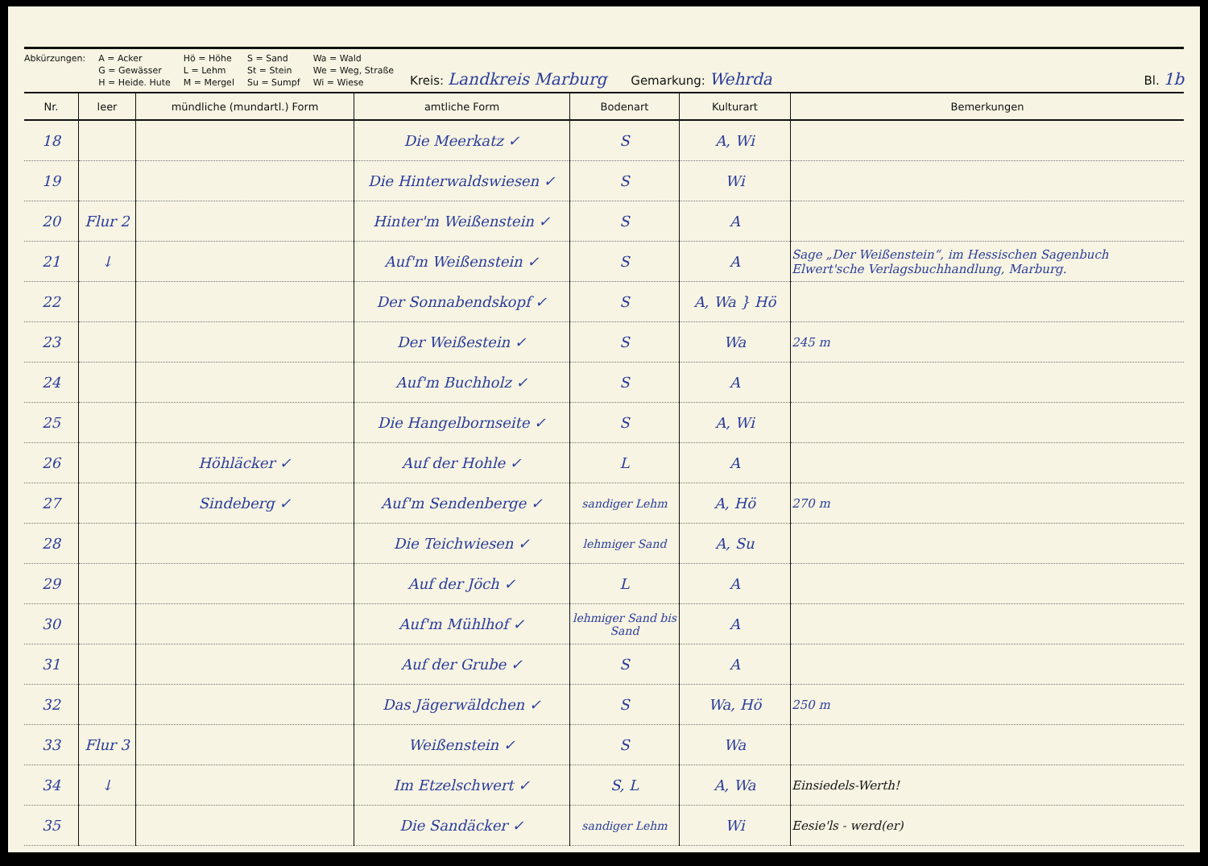Abkürzungen: A = Acker
G = Gewässer
H = Heide. Hute
Hö = Höhe
L = Lehm
M = Mergel
S = Sand
St = Stein
Su = Sumpf
Wa = Wald
We = Weg, Straße
Wi = Wiese
Kreis: Landkreis Marburg Gemarkung: Wehrda Bl. 1b
| Nr. | leer | mündliche (mundartl.) Form | amtliche Form | Bodenart | Kulturart | Bemerkungen |
| --- | --- | --- | --- | --- | --- | --- |
| 18 | | | Die Meerkatz ✓ | S | A, Wi | |
| 19 | | | Die Hinterwaldswiesen ✓ | S | Wi | |
| 20 | Flur 2 | | Hinter'm Weißenstein ✓ | S | A | |
| 21 | ↓ | | Auf'm Weißenstein ✓ | S | A | Sage „Der Weißenstein“, im Hessischen Sagenbuch Elwert'sche Verlagsbuchhandlung, Marburg. |
| 22 | | | Der Sonnabendskopf ✓ | S | A, Wa } Hö | |
| 23 | | | Der Weißestein ✓ | S | Wa | 245 m |
| 24 | | | Auf'm Buchholz ✓ | S | A | |
| 25 | | | Die Hangelbornseite ✓ | S | A, Wi | |
| 26 | | Höhläcker ✓ | Auf der Hohle ✓ | L | A | |
| 27 | | Sindeberg ✓ | Auf'm Sendenberge ✓ | sandiger Lehm | A, Hö | 270 m |
| 28 | | | Die Teichwiesen ✓ | lehmiger Sand | A, Su | |
| 29 | | | Auf der Jöch ✓ | L | A | |
| 30 | | | Auf'm Mühlhof ✓ | lehmiger Sand bis Sand | A | |
| 31 | | | Auf der Grube ✓ | S | A | |
| 32 | | | Das Jägerwäldchen ✓ | S | Wa, Hö | 250 m |
| 33 | Flur 3 | | Weißenstein ✓ | S | Wa | |
| 34 | ↓ | | Im Etzelschwert ✓ | S, L | A, Wa | Einsiedels-Werth! |
| 35 | | | Die Sandäcker ✓ | sandiger Lehm | Wi | Eesie'ls - werd(er) |